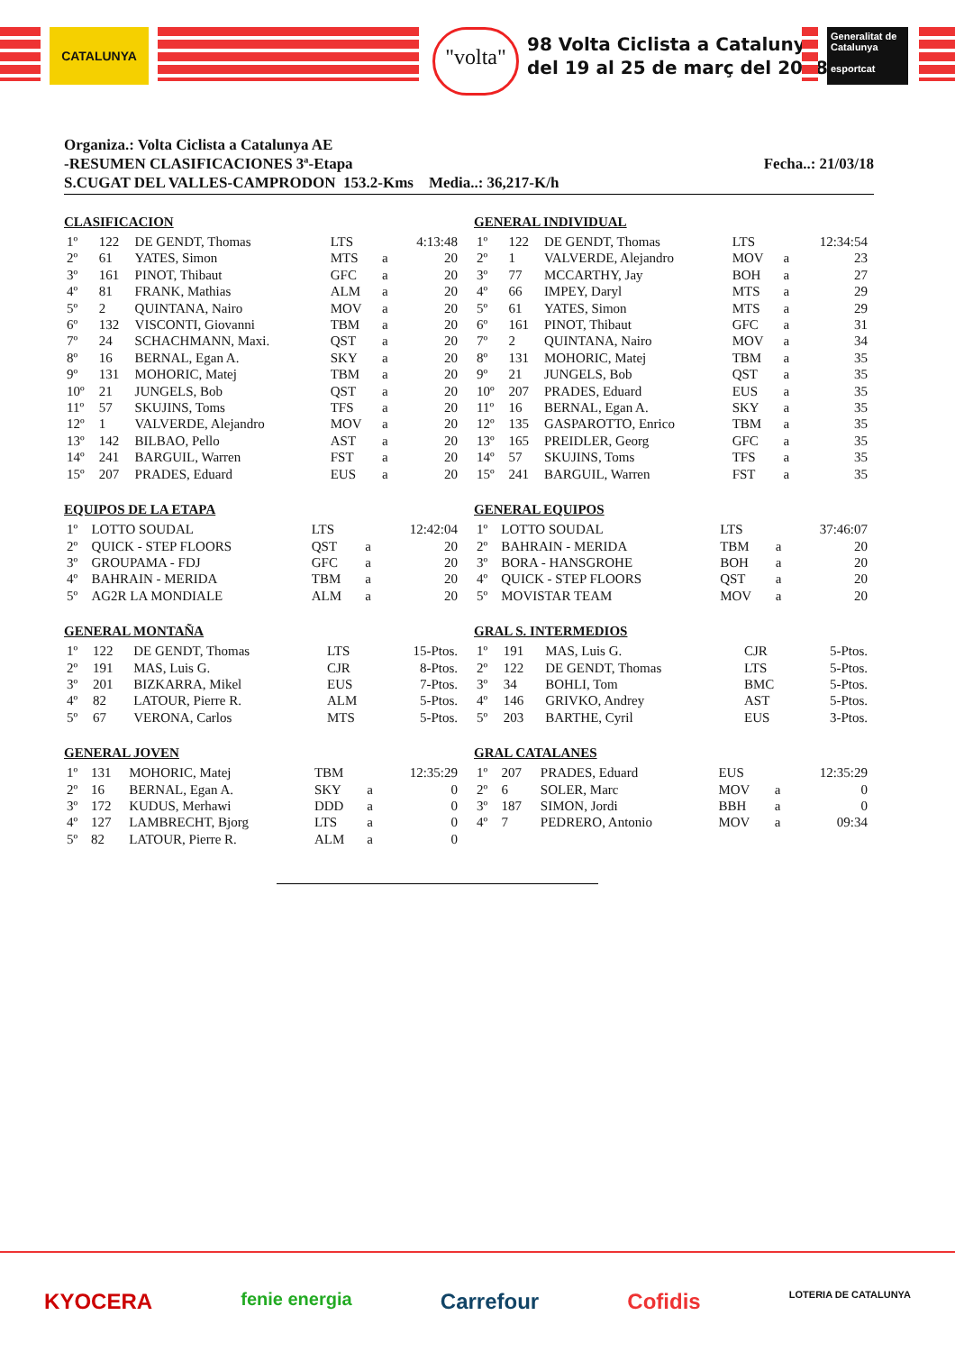CATALUNYA
"volta"
98 Volta Ciclista a Catalunya
del 19 al 25 de març del 2018
Generalitat de Catalunya
esportcat
Organiza.: Volta Ciclista a Catalunya AE
-RESUMEN CLASIFICACIONES 3ª-Etapa Fecha..: 21/03/18
S.CUGAT DEL VALLES-CAMPRODON 153.2-Kms Media..: 36,217-K/h
CLASIFICACION
| 1º | 122 | DE GENDT, Thomas | LTS | | 4:13:48 |
| 2º | 61 | YATES, Simon | MTS | a | 20 |
| 3º | 161 | PINOT, Thibaut | GFC | a | 20 |
| 4º | 81 | FRANK, Mathias | ALM | a | 20 |
| 5º | 2 | QUINTANA, Nairo | MOV | a | 20 |
| 6º | 132 | VISCONTI, Giovanni | TBM | a | 20 |
| 7º | 24 | SCHACHMANN, Maxi. | QST | a | 20 |
| 8º | 16 | BERNAL, Egan A. | SKY | a | 20 |
| 9º | 131 | MOHORIC, Matej | TBM | a | 20 |
| 10º | 21 | JUNGELS, Bob | QST | a | 20 |
| 11º | 57 | SKUJINS, Toms | TFS | a | 20 |
| 12º | 1 | VALVERDE, Alejandro | MOV | a | 20 |
| 13º | 142 | BILBAO, Pello | AST | a | 20 |
| 14º | 241 | BARGUIL, Warren | FST | a | 20 |
| 15º | 207 | PRADES, Eduard | EUS | a | 20 |
EQUIPOS DE LA ETAPA
| 1º | LOTTO SOUDAL | LTS | | 12:42:04 |
| 2º | QUICK - STEP FLOORS | QST | a | 20 |
| 3º | GROUPAMA - FDJ | GFC | a | 20 |
| 4º | BAHRAIN - MERIDA | TBM | a | 20 |
| 5º | AG2R LA MONDIALE | ALM | a | 20 |
GENERAL MONTAÑA
| 1º | 122 | DE GENDT, Thomas | LTS | 15-Ptos. |
| 2º | 191 | MAS, Luis G. | CJR | 8-Ptos. |
| 3º | 201 | BIZKARRA, Mikel | EUS | 7-Ptos. |
| 4º | 82 | LATOUR, Pierre R. | ALM | 5-Ptos. |
| 5º | 67 | VERONA, Carlos | MTS | 5-Ptos. |
GENERAL JOVEN
| 1º | 131 | MOHORIC, Matej | TBM | | 12:35:29 |
| 2º | 16 | BERNAL, Egan A. | SKY | a | 0 |
| 3º | 172 | KUDUS, Merhawi | DDD | a | 0 |
| 4º | 127 | LAMBRECHT, Bjorg | LTS | a | 0 |
| 5º | 82 | LATOUR, Pierre R. | ALM | a | 0 |
GENERAL INDIVIDUAL
| 1º | 122 | DE GENDT, Thomas | LTS | | 12:34:54 |
| 2º | 1 | VALVERDE, Alejandro | MOV | a | 23 |
| 3º | 77 | MCCARTHY, Jay | BOH | a | 27 |
| 4º | 66 | IMPEY, Daryl | MTS | a | 29 |
| 5º | 61 | YATES, Simon | MTS | a | 29 |
| 6º | 161 | PINOT, Thibaut | GFC | a | 31 |
| 7º | 2 | QUINTANA, Nairo | MOV | a | 34 |
| 8º | 131 | MOHORIC, Matej | TBM | a | 35 |
| 9º | 21 | JUNGELS, Bob | QST | a | 35 |
| 10º | 207 | PRADES, Eduard | EUS | a | 35 |
| 11º | 16 | BERNAL, Egan A. | SKY | a | 35 |
| 12º | 135 | GASPAROTTO, Enrico | TBM | a | 35 |
| 13º | 165 | PREIDLER, Georg | GFC | a | 35 |
| 14º | 57 | SKUJINS, Toms | TFS | a | 35 |
| 15º | 241 | BARGUIL, Warren | FST | a | 35 |
GENERAL EQUIPOS
| 1º | LOTTO SOUDAL | LTS | | 37:46:07 |
| 2º | BAHRAIN - MERIDA | TBM | a | 20 |
| 3º | BORA - HANSGROHE | BOH | a | 20 |
| 4º | QUICK - STEP FLOORS | QST | a | 20 |
| 5º | MOVISTAR TEAM | MOV | a | 20 |
GRAL S. INTERMEDIOS
| 1º | 191 | MAS, Luis G. | CJR | 5-Ptos. |
| 2º | 122 | DE GENDT, Thomas | LTS | 5-Ptos. |
| 3º | 34 | BOHLI, Tom | BMC | 5-Ptos. |
| 4º | 146 | GRIVKO, Andrey | AST | 5-Ptos. |
| 5º | 203 | BARTHE, Cyril | EUS | 3-Ptos. |
GRAL CATALANES
| 1º | 207 | PRADES, Eduard | EUS | | 12:35:29 |
| 2º | 6 | SOLER, Marc | MOV | a | 0 |
| 3º | 187 | SIMON, Jordi | BBH | a | 0 |
| 4º | 7 | PEDRERO, Antonio | MOV | a | 09:34 |
KYOCERA fenie energia Carrefour Cofidis LOTERIA DE CATALUNYA